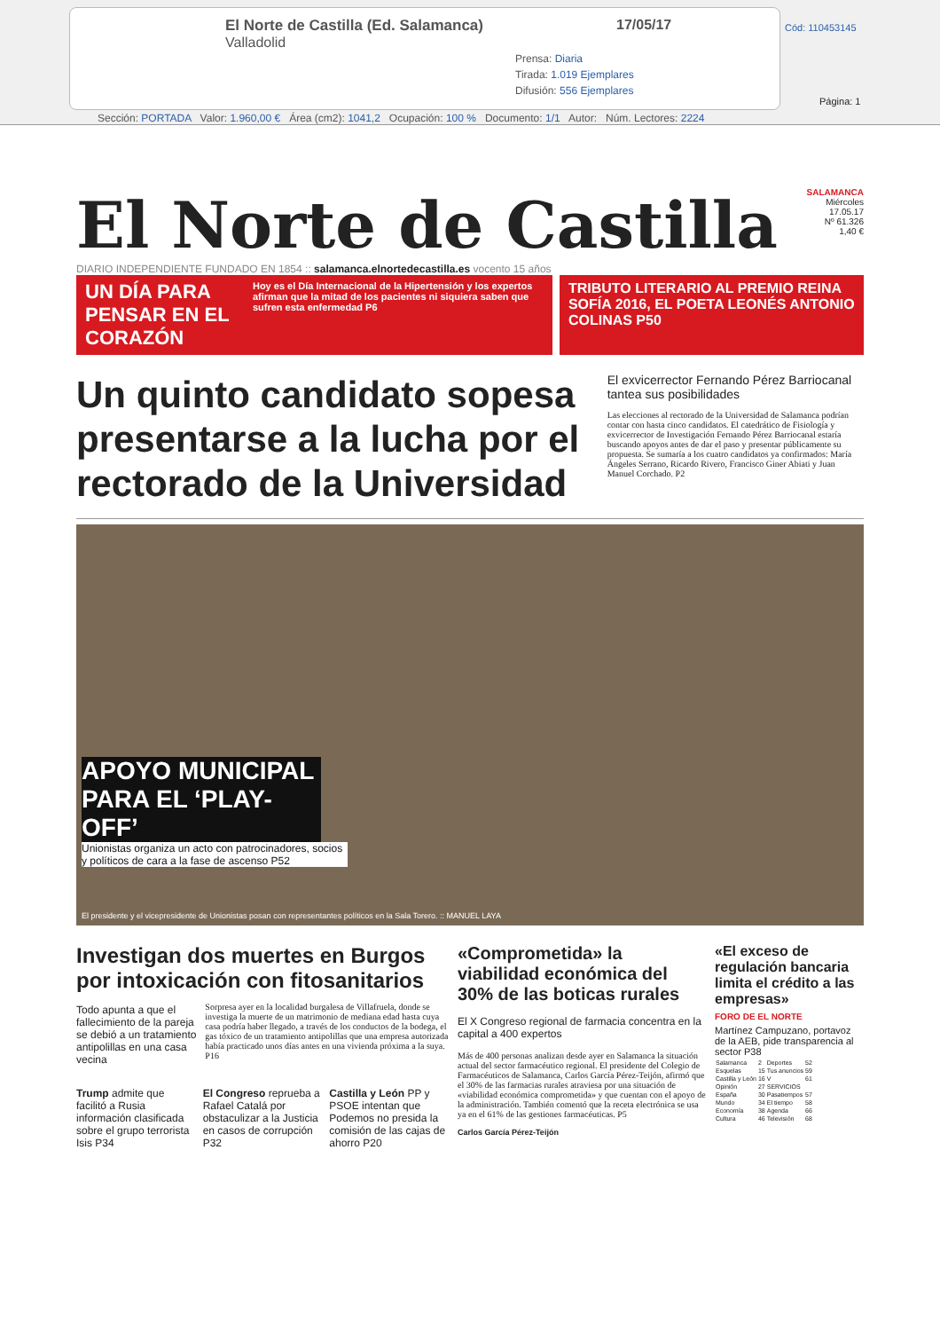El Norte de Castilla (Ed. Salamanca)
Valladolid
17/05/17
Prensa: Diaria
Tirada: 1.019 Ejemplares
Difusión: 556 Ejemplares
Cód: 110453145
Página: 1
Sección: PORTADA Valor: 1.960,00 € Área (cm2): 1041,2 Ocupación: 100 % Documento: 1/1 Autor: Núm. Lectores: 2224
El Norte de Castilla
SALAMANCA
Miércoles
17.05.17
Nº 61.326
1,40 €
DIARIO INDEPENDIENTE FUNDADO EN 1854 :: salamanca.elnortedecastilla.es vocento 15 años
UN DÍA PARA PENSAR EN EL CORAZÓN Hoy es el Día Internacional de la Hipertensión y los expertos afirman que la mitad de los pacientes ni siquiera saben que sufren esta enfermedad P6
TRIBUTO LITERARIO AL PREMIO REINA SOFÍA 2016, EL POETA LEONÉS ANTONIO COLINAS P50
Un quinto candidato sopesa presentarse a la lucha por el rectorado de la Universidad
El exvicerrector Fernando Pérez Barriocanal tantea sus posibilidades
Las elecciones al rectorado de la Universidad de Salamanca podrían contar con hasta cinco candidatos. El catedrático de Fisiología y exvicerrector de Investigación Fernando Pérez Barriocanal estaría buscando apoyos antes de dar el paso y presentar públicamente su propuesta. Se sumaría a los cuatro candidatos ya confirmados: María Ángeles Serrano, Ricardo Rivero, Francisco Giner Abiati y Juan Manuel Corchado. P2
APOYO MUNICIPAL PARA EL ‘PLAY-OFF’
Unionistas organiza un acto con patrocinadores, socios y políticos de cara a la fase de ascenso P52
El presidente y el vicepresidente de Unionistas posan con representantes políticos en la Sala Torero. :: MANUEL LAYA
Investigan dos muertes en Burgos por intoxicación con fitosanitarios
Todo apunta a que el fallecimiento de la pareja se debió a un tratamiento antipolillas en una casa vecina
Sorpresa ayer en la localidad burgalesa de Villafruela, donde se investiga la muerte de un matrimonio de mediana edad hasta cuya casa podría haber llegado, a través de los conductos de la bodega, el gas tóxico de un tratamiento antipolillas que una empresa autorizada había practicado unos días antes en una vivienda próxima a la suya. P16
Trump admite que facilitó a Rusia información clasificada sobre el grupo terrorista Isis P34
El Congreso reprueba a Rafael Catalá por obstaculizar a la Justicia en casos de corrupción P32
Castilla y León PP y PSOE intentan que Podemos no presida la comisión de las cajas de ahorro P20
«Comprometida» la viabilidad económica del 30% de las boticas rurales
El X Congreso regional de farmacia concentra en la capital a 400 expertos
Más de 400 personas analizan desde ayer en Salamanca la situación actual del sector farmacéutico regional. El presidente del Colegio de Farmacéuticos de Salamanca, Carlos García Pérez-Teijón, afirmó que el 30% de las farmacias rurales atraviesa por una situación de «viabilidad económica comprometida» y que cuentan con el apoyo de la administración. También comentó que la receta electrónica se usa ya en el 61% de las gestiones farmacéuticas. P5
Carlos García Pérez-Teijón
«El exceso de regulación bancaria limita el crédito a las empresas»
FORO DE EL NORTE
Martínez Campuzano, portavoz de la AEB, pide transparencia al sector P38
| Salamanca | 2 | Deportes | 52 |
| Esquelas | 15 | Tus anuncios | 59 |
| Castilla y León | 16 | V | 61 |
| Opinión | 27 | SERVICIOS | |
| España | 30 | Pasatiempos | 57 |
| Mundo | 34 | El tiempo | 58 |
| Economía | 38 | Agenda | 66 |
| Cultura | 46 | Televisión | 68 |